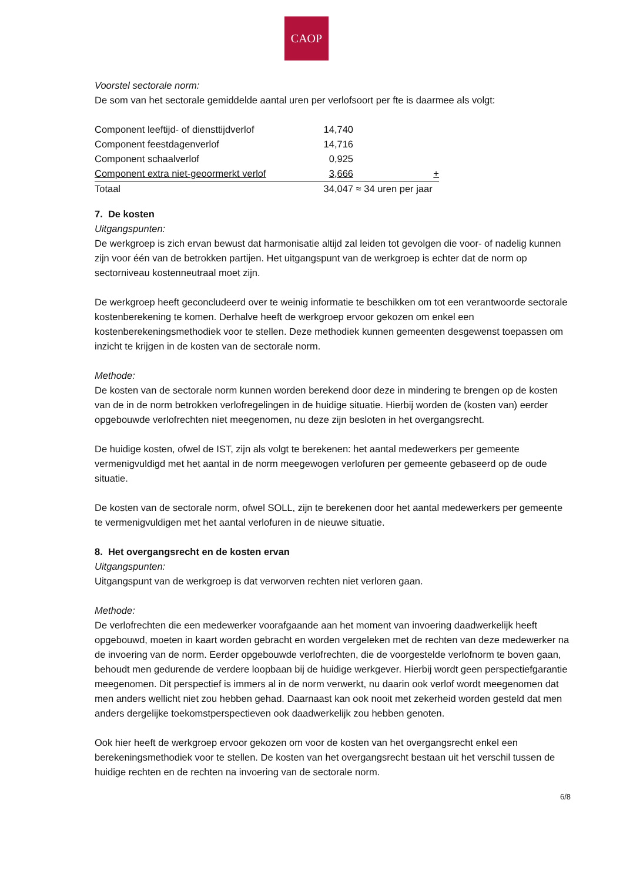CAOP
Voorstel sectorale norm:
De som van het sectorale gemiddelde aantal uren per verlofsoort per fte is daarmee als volgt:
| Component leeftijd- of diensttijdverlof | 14,740 | |
| Component feestdagenverlof | 14,716 | |
| Component schaalverlof | 0,925 | |
| Component extra niet-geoormerkt verlof | 3,666 | + |
| Totaal | 34,047 | ≈ 34 uren per jaar |
7. De kosten
Uitgangspunten:
De werkgroep is zich ervan bewust dat harmonisatie altijd zal leiden tot gevolgen die voor- of nadelig kunnen zijn voor één van de betrokken partijen. Het uitgangspunt van de werkgroep is echter dat de norm op sectorniveau kostenneutraal moet zijn.
De werkgroep heeft geconcludeerd over te weinig informatie te beschikken om tot een verantwoorde sectorale kostenberekening te komen. Derhalve heeft de werkgroep ervoor gekozen om enkel een kostenberekeningsmethodiek voor te stellen. Deze methodiek kunnen gemeenten desgewenst toepassen om inzicht te krijgen in de kosten van de sectorale norm.
Methode:
De kosten van de sectorale norm kunnen worden berekend door deze in mindering te brengen op de kosten van de in de norm betrokken verlofregelingen in de huidige situatie. Hierbij worden de (kosten van) eerder opgebouwde verlofrechten niet meegenomen, nu deze zijn besloten in het overgangsrecht.
De huidige kosten, ofwel de IST, zijn als volgt te berekenen: het aantal medewerkers per gemeente vermenigvuldigd met het aantal in de norm meegewogen verlofuren per gemeente gebaseerd op de oude situatie.
De kosten van de sectorale norm, ofwel SOLL, zijn te berekenen door het aantal medewerkers per gemeente te vermenigvuldigen met het aantal verlofuren in de nieuwe situatie.
8. Het overgangsrecht en de kosten ervan
Uitgangspunten:
Uitgangspunt van de werkgroep is dat verworven rechten niet verloren gaan.
Methode:
De verlofrechten die een medewerker voorafgaande aan het moment van invoering daadwerkelijk heeft opgebouwd, moeten in kaart worden gebracht en worden vergeleken met de rechten van deze medewerker na de invoering van de norm. Eerder opgebouwde verlofrechten, die de voorgestelde verlofnorm te boven gaan, behoudt men gedurende de verdere loopbaan bij de huidige werkgever. Hierbij wordt geen perspectiefgarantie meegenomen. Dit perspectief is immers al in de norm verwerkt, nu daarin ook verlof wordt meegenomen dat men anders wellicht niet zou hebben gehad. Daarnaast kan ook nooit met zekerheid worden gesteld dat men anders dergelijke toekomstperspectieven ook daadwerkelijk zou hebben genoten.
Ook hier heeft de werkgroep ervoor gekozen om voor de kosten van het overgangsrecht enkel een berekeningsmethodiek voor te stellen. De kosten van het overgangsrecht bestaan uit het verschil tussen de huidige rechten en de rechten na invoering van de sectorale norm.
6/8